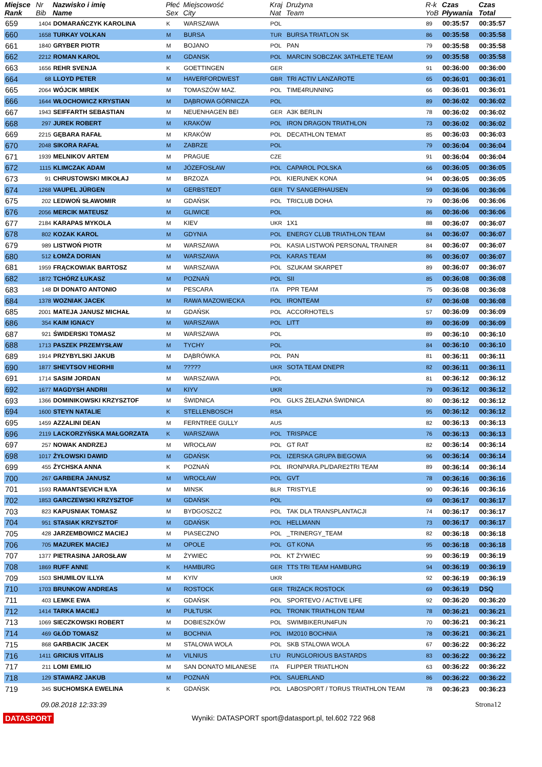| Miejsce Rank | Nr Bib | Nazwisko i imię Name | Płeć Sex | Miejscowość City | Kraj Nat | Drużyna Team | R-k YoB | Czas Pływania | Czas Total |
| --- | --- | --- | --- | --- | --- | --- | --- | --- | --- |
| 659 | 1404 | DOMARAŃCZYK KAROLINA | K | WARSZAWA | POL | | 89 | 00:35:57 | 00:35:57 |
| 660 | 1658 | TURKAY VOLKAN | M | BURSA | TUR | BURSA TRIATLON SK | 86 | 00:35:58 | 00:35:58 |
| 661 | 1840 | GRYBER PIOTR | M | BOJANO | POL | PAN | 79 | 00:35:58 | 00:35:58 |
| 662 | 2212 | ROMAN KAROL | M | GDANSK | POL | MARCIN SOBCZAK 3ATHLETE TEAM | 99 | 00:35:58 | 00:35:58 |
| 663 | 1656 | REHR SVENJA | K | GOETTINGEN | GER | | 91 | 00:36:00 | 00:36:00 |
| 664 | 68 | LLOYD PETER | M | HAVERFORDWEST | GBR | TRI ACTIV LANZAROTE | 65 | 00:36:01 | 00:36:01 |
| 665 | 2064 | WÓJCIK MIREK | M | TOMASZÓW MAZ. | POL | TIME4RUNNING | 66 | 00:36:01 | 00:36:01 |
| 666 | 1644 | WŁOCHOWICZ KRYSTIAN | M | DĄBROWA GÓRNICZA | POL | | 89 | 00:36:02 | 00:36:02 |
| 667 | 1943 | SEIFFARTH SEBASTIAN | M | NEUENHAGEN BEI | GER | A3K BERLIN | 78 | 00:36:02 | 00:36:02 |
| 668 | 297 | JUREK ROBERT | M | KRAKÓW | POL | IRON DRAGON TRIATHLON | 73 | 00:36:02 | 00:36:02 |
| 669 | 2215 | GĘBARA RAFAŁ | M | KRAKÓW | POL | DECATHLON TEMAT | 85 | 00:36:03 | 00:36:03 |
| 670 | 2048 | SIKORA RAFAŁ | M | ZABRZE | POL | | 79 | 00:36:04 | 00:36:04 |
| 671 | 1939 | MELNIKOV ARTEM | M | PRAGUE | CZE | | 91 | 00:36:04 | 00:36:04 |
| 672 | 1115 | KLIMCZAK ADAM | M | JÓZEFOSŁAW | POL | CAPAROL POLSKA | 66 | 00:36:05 | 00:36:05 |
| 673 | 91 | CHRUSTOWSKI MIKOŁAJ | M | BRZOZA | POL | KIERUNEK KONA | 94 | 00:36:05 | 00:36:05 |
| 674 | 1268 | VAUPEL JÜRGEN | M | GERBSTEDT | GER | TV SANGERHAUSEN | 59 | 00:36:06 | 00:36:06 |
| 675 | 202 | LEDWOŃ SŁAWOMIR | M | GDAŃSK | POL | TRICLUB DOHA | 79 | 00:36:06 | 00:36:06 |
| 676 | 2056 | MERCIK MATEUSZ | M | GLIWICE | POL | | 86 | 00:36:06 | 00:36:06 |
| 677 | 2184 | KARAPAS MYKOLA | M | KIEV | UKR | 1X1 | 88 | 00:36:07 | 00:36:07 |
| 678 | 802 | KOZAK KAROL | M | GDYNIA | POL | ENERGY CLUB TRIATHLON TEAM | 84 | 00:36:07 | 00:36:07 |
| 679 | 989 | LISTWOŃ PIOTR | M | WARSZAWA | POL | KASIA LISTWOŃ PERSONAL TRAINER | 84 | 00:36:07 | 00:36:07 |
| 680 | 512 | ŁOMŻA DORIAN | M | WARSZAWA | POL | KARAS TEAM | 86 | 00:36:07 | 00:36:07 |
| 681 | 1959 | FRĄCKOWIAK BARTOSZ | M | WARSZAWA | POL | SZUKAM SKARPET | 89 | 00:36:07 | 00:36:07 |
| 682 | 1872 | TCHÓRZ ŁUKASZ | M | POZNAŃ | POL | SII | 85 | 00:36:08 | 00:36:08 |
| 683 | 148 | DI DONATO ANTONIO | M | PESCARA | ITA | PPR TEAM | 75 | 00:36:08 | 00:36:08 |
| 684 | 1378 | WOZNIAK JACEK | M | RAWA MAZOWIECKA | POL | IRONTEAM | 67 | 00:36:08 | 00:36:08 |
| 685 | 2001 | MATEJA JANUSZ MICHAŁ | M | GDAŃSK | POL | ACCORHOTELS | 57 | 00:36:09 | 00:36:09 |
| 686 | 354 | KAIM IGNACY | M | WARSZAWA | POL | LITT | 89 | 00:36:09 | 00:36:09 |
| 687 | 921 | ŚWIDERSKI TOMASZ | M | WARSZAWA | POL | | 89 | 00:36:10 | 00:36:10 |
| 688 | 1713 | PASZEK PRZEMYSŁAW | M | TYCHY | POL | | 84 | 00:36:10 | 00:36:10 |
| 689 | 1914 | PRZYBYLSKI JAKUB | M | DĄBRÓWKA | POL | PAN | 81 | 00:36:11 | 00:36:11 |
| 690 | 1877 | SHEVTSOV HEORHII | M | ????? | UKR | SOTA TEAM DNEPR | 82 | 00:36:11 | 00:36:11 |
| 691 | 1714 | SASIM JORDAN | M | WARSZAWA | POL | | 81 | 00:36:12 | 00:36:12 |
| 692 | 1677 | MAGDYSH ANDRII | M | KIYV | UKR | | 79 | 00:36:12 | 00:36:12 |
| 693 | 1366 | DOMINIKOWSKI KRZYSZTOF | M | ŚWIDNICA | POL | GLKS ŻELAZNA ŚWIDNICA | 80 | 00:36:12 | 00:36:12 |
| 694 | 1600 | STEYN NATALIE | K | STELLENBOSCH | RSA | | 95 | 00:36:12 | 00:36:12 |
| 695 | 1459 | AZZALINI DEAN | M | FERNTREE GULLY | AUS | | 82 | 00:36:13 | 00:36:13 |
| 696 | 2119 | LACKORZYŃSKA MAŁGORZATA | K | WARSZAWA | POL | TRISPACE | 76 | 00:36:13 | 00:36:13 |
| 697 | 257 | NOWAK ANDRZEJ | M | WROCŁAW | POL | GT RAT | 82 | 00:36:14 | 00:36:14 |
| 698 | 1017 | ŻYŁOWSKI DAWID | M | GDAŃSK | POL | IZERSKA GRUPA BIEGOWA | 96 | 00:36:14 | 00:36:14 |
| 699 | 455 | ŻYCHSKA ANNA | K | POZNAŃ | POL | IRONPARA.PL/DARE2TRI TEAM | 89 | 00:36:14 | 00:36:14 |
| 700 | 267 | GARBERA JANUSZ | M | WROCŁAW | POL | GVT | 78 | 00:36:16 | 00:36:16 |
| 701 | 1593 | RAMANTSEVICH ILYA | M | MINSK | BLR | TRISTYLE | 90 | 00:36:16 | 00:36:16 |
| 702 | 1853 | GARCZEWSKI KRZYSZTOF | M | GDAŃSK | POL | | 69 | 00:36:17 | 00:36:17 |
| 703 | 823 | KAPUSNIAK TOMASZ | M | BYDGOSZCZ | POL | TAK DLA TRANSPLANTACJI | 74 | 00:36:17 | 00:36:17 |
| 704 | 951 | STASIAK KRZYSZTOF | M | GDAŃSK | POL | HELLMANN | 73 | 00:36:17 | 00:36:17 |
| 705 | 428 | JARZEMBOWICZ MACIEJ | M | PIASECZNO | POL | _TRINERGY_TEAM | 82 | 00:36:18 | 00:36:18 |
| 706 | 705 | MAZUREK MACIEJ | M | OPOLE | POL | GT KONA | 95 | 00:36:18 | 00:36:18 |
| 707 | 1377 | PIETRASINA JAROSŁAW | M | ŻYWIEC | POL | KT ŻYWIEC | 99 | 00:36:19 | 00:36:19 |
| 708 | 1869 | RUFF ANNE | K | HAMBURG | GER | TTS TRI TEAM HAMBURG | 94 | 00:36:19 | 00:36:19 |
| 709 | 1503 | SHUMILOV ILLYA | M | KYIV | UKR | | 92 | 00:36:19 | 00:36:19 |
| 710 | 1703 | BRUNKOW ANDREAS | M | ROSTOCK | GER | TRIZACK ROSTOCK | 69 | 00:36:19 | DSQ |
| 711 | 403 | LEMKE EWA | K | GDAŃSK | POL | SPORTEVO / ACTIVE LIFE | 92 | 00:36:20 | 00:36:20 |
| 712 | 1414 | TARKA MACIEJ | M | PUŁTUSK | POL | TRONIK TRIATHLON TEAM | 78 | 00:36:21 | 00:36:21 |
| 713 | 1069 | SIECZKOWSKI ROBERT | M | DOBIESZKÓW | POL | SWIMBIKERUN4FUN | 70 | 00:36:21 | 00:36:21 |
| 714 | 469 | GŁÓD TOMASZ | M | BOCHNIA | POL | IM2010 BOCHNIA | 78 | 00:36:21 | 00:36:21 |
| 715 | 868 | GARBACIK JACEK | M | STALOWA WOLA | POL | SKB STALOWA WOLA | 67 | 00:36:22 | 00:36:22 |
| 716 | 1411 | GRICIUS VITALIS | M | VILNIUS | LTU | RUNGLORIOUS BASTARDS | 83 | 00:36:22 | 00:36:22 |
| 717 | 211 | LOMI EMILIO | M | SAN DONATO MILANESE | ITA | FLIPPER TRIATLHON | 63 | 00:36:22 | 00:36:22 |
| 718 | 129 | STAWARZ JAKUB | M | POZNAŃ | POL | SAUERLAND | 86 | 00:36:22 | 00:36:22 |
| 719 | 345 | SUCHOMSKA EWELINA | K | GDAŃSK | POL | LABOSPORT / TORUS TRIATHLON TEAM | 78 | 00:36:23 | 00:36:23 |
09.08.2018 12:33:39 Strona12
DATASPORT Wyniki: DATASPORT sport@datasport.pl, tel.602 722 968